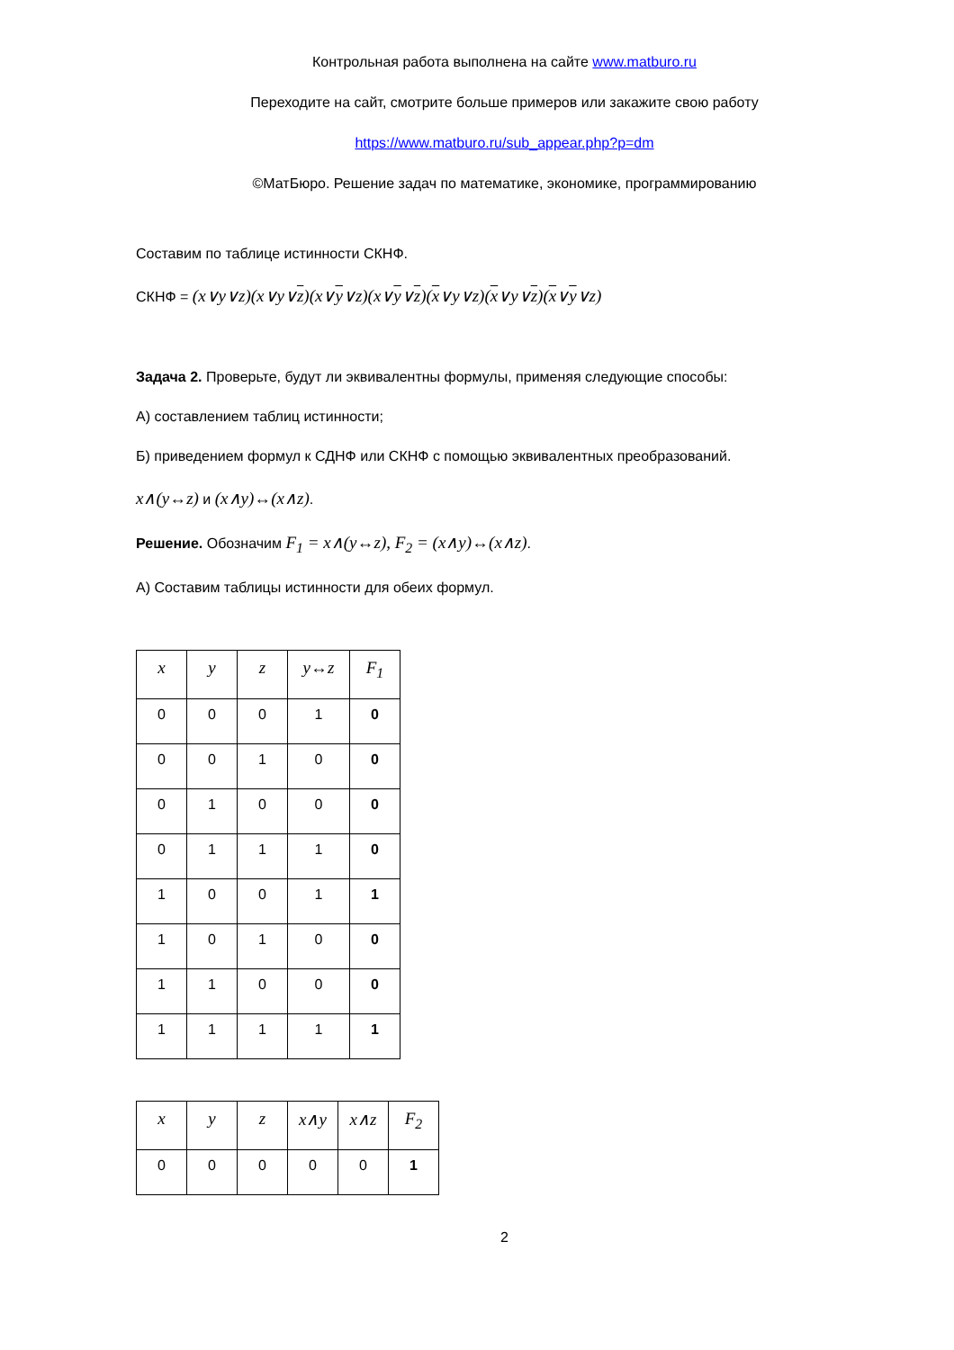Контрольная работа выполнена на сайте www.matburo.ru
Переходите на сайт, смотрите больше примеров или закажите свою работу
https://www.matburo.ru/sub_appear.php?p=dm
©МатБюро. Решение задач по математике, экономике, программированию
Составим по таблице истинности СКНФ.
СКНФ = (x∨y∨z)(x∨y∨z)(x∨y∨z)(x∨y∨z)(x∨y∨z)(x∨y∨z)(x∨y∨z)
Задача 2. Проверьте, будут ли эквивалентны формулы, применяя следующие способы:
А) составлением таблиц истинности;
Б) приведением формул к СДНФ или СКНФ с помощью эквивалентных преобразований.
x∧(y↔z) и (x∧y)↔(x∧z).
Решение. Обозначим F<sub>1</sub> = x∧(y↔z), F<sub>2</sub> = (x∧y)↔(x∧z).
А) Составим таблицы истинности для обеих формул.
| x | y | z | y↔z | F<sub>1</sub> |
| --- | --- | --- | --- | --- |
| 0 | 0 | 0 | 1 | 0 |
| 0 | 0 | 1 | 0 | 0 |
| 0 | 1 | 0 | 0 | 0 |
| 0 | 1 | 1 | 1 | 0 |
| 1 | 0 | 0 | 1 | 1 |
| 1 | 0 | 1 | 0 | 0 |
| 1 | 1 | 0 | 0 | 0 |
| 1 | 1 | 1 | 1 | 1 |
| x | y | z | x∧y | x∧z | F<sub>2</sub> |
| --- | --- | --- | --- | --- | --- |
| 0 | 0 | 0 | 0 | 0 | 1 |
2